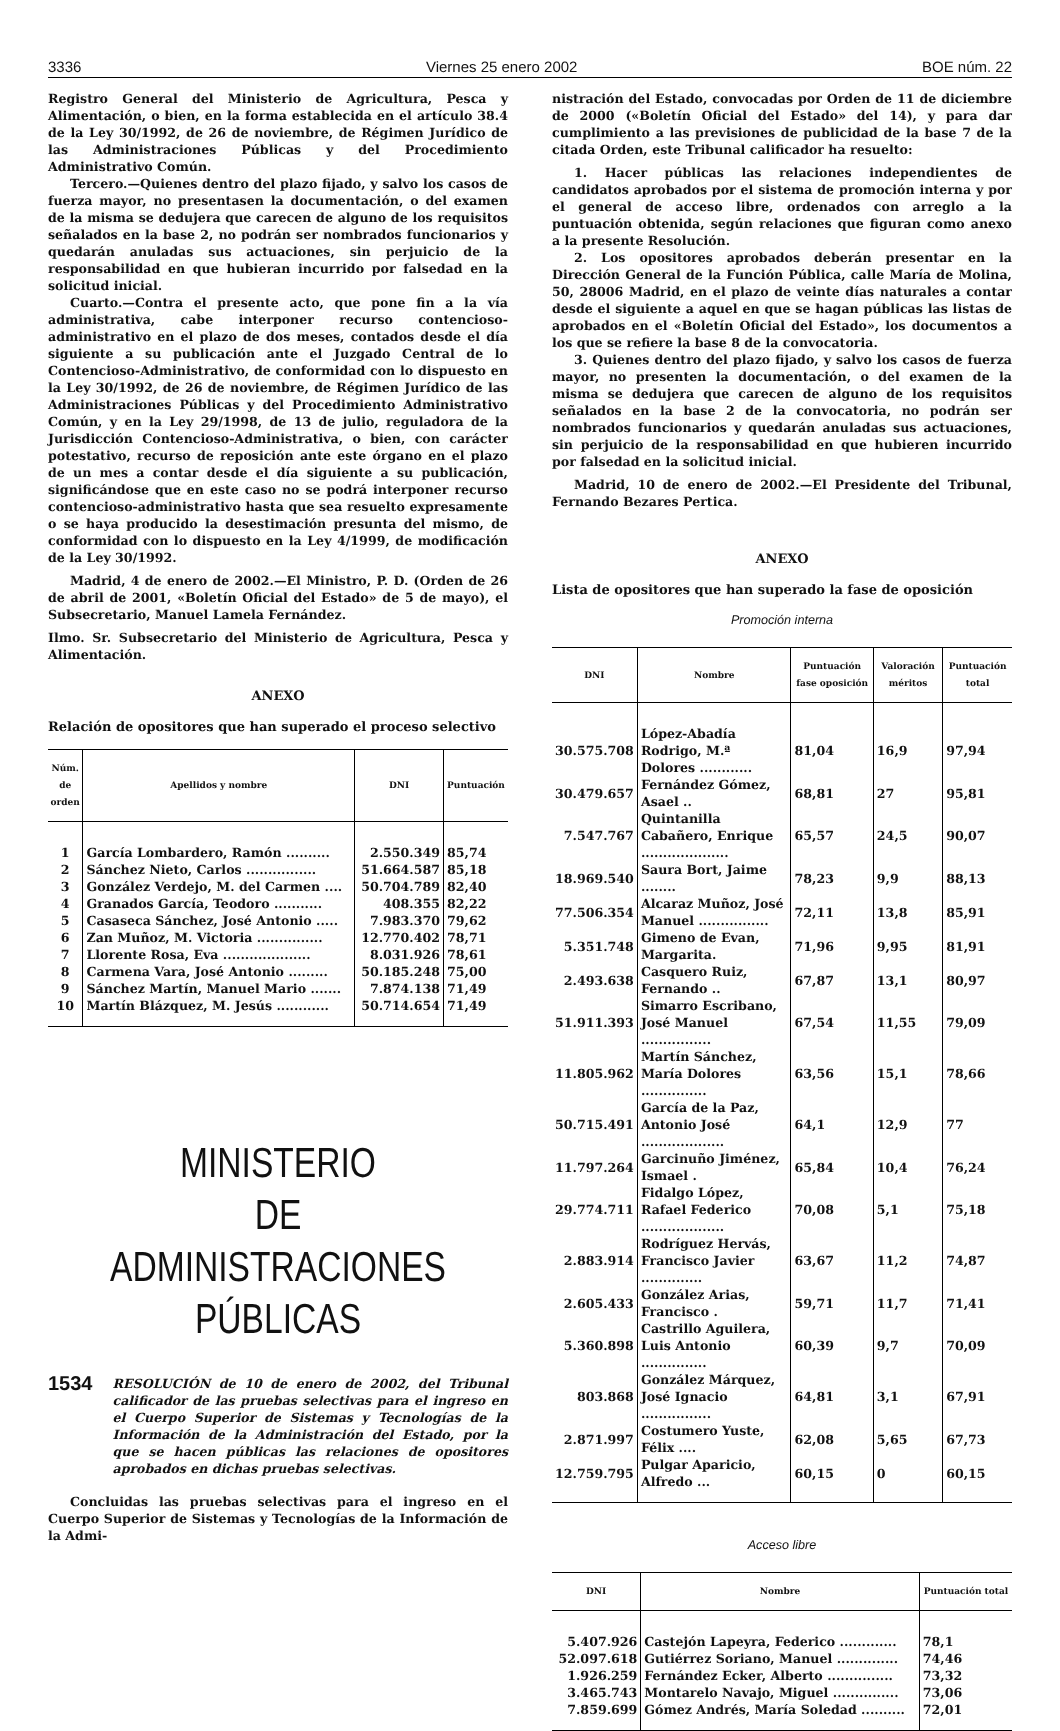3336 Viernes 25 enero 2002 BOE núm. 22
Registro General del Ministerio de Agricultura, Pesca y Alimentación, o bien, en la forma establecida en el artículo 38.4 de la Ley 30/1992, de 26 de noviembre, de Régimen Jurídico de las Administraciones Públicas y del Procedimiento Administrativo Común.
Tercero.—Quienes dentro del plazo fijado, y salvo los casos de fuerza mayor, no presentasen la documentación, o del examen de la misma se dedujera que carecen de alguno de los requisitos señalados en la base 2, no podrán ser nombrados funcionarios y quedarán anuladas sus actuaciones, sin perjuicio de la responsabilidad en que hubieran incurrido por falsedad en la solicitud inicial.
Cuarto.—Contra el presente acto, que pone fin a la vía administrativa, cabe interponer recurso contencioso-administrativo en el plazo de dos meses, contados desde el día siguiente a su publicación ante el Juzgado Central de lo Contencioso-Administrativo, de conformidad con lo dispuesto en la Ley 30/1992, de 26 de noviembre, de Régimen Jurídico de las Administraciones Públicas y del Procedimiento Administrativo Común, y en la Ley 29/1998, de 13 de julio, reguladora de la Jurisdicción Contencioso-Administrativa, o bien, con carácter potestativo, recurso de reposición ante este órgano en el plazo de un mes a contar desde el día siguiente a su publicación, significándose que en este caso no se podrá interponer recurso contencioso-administrativo hasta que sea resuelto expresamente o se haya producido la desestimación presunta del mismo, de conformidad con lo dispuesto en la Ley 4/1999, de modificación de la Ley 30/1992.
Madrid, 4 de enero de 2002.—El Ministro, P. D. (Orden de 26 de abril de 2001, «Boletín Oficial del Estado» de 5 de mayo), el Subsecretario, Manuel Lamela Fernández.
Ilmo. Sr. Subsecretario del Ministerio de Agricultura, Pesca y Alimentación.
ANEXO
Relación de opositores que han superado el proceso selectivo
| Núm. de orden | Apellidos y nombre | DNI | Puntuación |
| --- | --- | --- | --- |
| 1 | García Lombardero, Ramón .......... | 2.550.349 | 85,74 |
| 2 | Sánchez Nieto, Carlos ................ | 51.664.587 | 85,18 |
| 3 | González Verdejo, M. del Carmen .... | 50.704.789 | 82,40 |
| 4 | Granados García, Teodoro ........... | 408.355 | 82,22 |
| 5 | Casaseca Sánchez, José Antonio ..... | 7.983.370 | 79,62 |
| 6 | Zan Muñoz, M. Victoria ............... | 12.770.402 | 78,71 |
| 7 | Llorente Rosa, Eva .................... | 8.031.926 | 78,61 |
| 8 | Carmena Vara, José Antonio ......... | 50.185.248 | 75,00 |
| 9 | Sánchez Martín, Manuel Mario ....... | 7.874.138 | 71,49 |
| 10 | Martín Blázquez, M. Jesús ............ | 50.714.654 | 71,49 |
MINISTERIO
DE ADMINISTRACIONES
PÚBLICAS
1534
RESOLUCIÓN de 10 de enero de 2002, del Tribunal calificador de las pruebas selectivas para el ingreso en el Cuerpo Superior de Sistemas y Tecnologías de la Información de la Administración del Estado, por la que se hacen públicas las relaciones de opositores aprobados en dichas pruebas selectivas.
Concluidas las pruebas selectivas para el ingreso en el Cuerpo Superior de Sistemas y Tecnologías de la Información de la Admi-
nistración del Estado, convocadas por Orden de 11 de diciembre de 2000 («Boletín Oficial del Estado» del 14), y para dar cumplimiento a las previsiones de publicidad de la base 7 de la citada Orden, este Tribunal calificador ha resuelto:
1. Hacer públicas las relaciones independientes de candidatos aprobados por el sistema de promoción interna y por el general de acceso libre, ordenados con arreglo a la puntuación obtenida, según relaciones que figuran como anexo a la presente Resolución.
2. Los opositores aprobados deberán presentar en la Dirección General de la Función Pública, calle María de Molina, 50, 28006 Madrid, en el plazo de veinte días naturales a contar desde el siguiente a aquel en que se hagan públicas las listas de aprobados en el «Boletín Oficial del Estado», los documentos a los que se refiere la base 8 de la convocatoria.
3. Quienes dentro del plazo fijado, y salvo los casos de fuerza mayor, no presenten la documentación, o del examen de la misma se dedujera que carecen de alguno de los requisitos señalados en la base 2 de la convocatoria, no podrán ser nombrados funcionarios y quedarán anuladas sus actuaciones, sin perjuicio de la responsabilidad en que hubieren incurrido por falsedad en la solicitud inicial.
Madrid, 10 de enero de 2002.—El Presidente del Tribunal, Fernando Bezares Pertica.
ANEXO
Lista de opositores que han superado la fase de oposición
Promoción interna
| DNI | Nombre | Puntuación fase oposición | Valoración méritos | Puntuación total |
| --- | --- | --- | --- | --- |
| 30.575.708 | López-Abadía Rodrigo, M.ª Dolores ............ | 81,04 | 16,9 | 97,94 |
| 30.479.657 | Fernández Gómez, Asael .. | 68,81 | 27 | 95,81 |
| 7.547.767 | Quintanilla Cabañero, Enrique .................... | 65,57 | 24,5 | 90,07 |
| 18.969.540 | Saura Bort, Jaime ........ | 78,23 | 9,9 | 88,13 |
| 77.506.354 | Alcaraz Muñoz, José Manuel ................ | 72,11 | 13,8 | 85,91 |
| 5.351.748 | Gimeno de Evan, Margarita. | 71,96 | 9,95 | 81,91 |
| 2.493.638 | Casquero Ruiz, Fernando .. | 67,87 | 13,1 | 80,97 |
| 51.911.393 | Simarro Escribano, José Manuel ................ | 67,54 | 11,55 | 79,09 |
| 11.805.962 | Martín Sánchez, María Dolores ............... | 63,56 | 15,1 | 78,66 |
| 50.715.491 | García de la Paz, Antonio José ................... | 64,1 | 12,9 | 77 |
| 11.797.264 | Garcinuño Jiménez, Ismael . | 65,84 | 10,4 | 76,24 |
| 29.774.711 | Fidalgo López, Rafael Federico ................... | 70,08 | 5,1 | 75,18 |
| 2.883.914 | Rodríguez Hervás, Francisco Javier .............. | 63,67 | 11,2 | 74,87 |
| 2.605.433 | González Arias, Francisco . | 59,71 | 11,7 | 71,41 |
| 5.360.898 | Castrillo Aguilera, Luis Antonio ............... | 60,39 | 9,7 | 70,09 |
| 803.868 | González Márquez, José Ignacio ................ | 64,81 | 3,1 | 67,91 |
| 2.871.997 | Costumero Yuste, Félix .... | 62,08 | 5,65 | 67,73 |
| 12.759.795 | Pulgar Aparicio, Alfredo ... | 60,15 | 0 | 60,15 |
Acceso libre
| DNI | Nombre | Puntuación total |
| --- | --- | --- |
| 5.407.926 | Castejón Lapeyra, Federico ............. | 78,1 |
| 52.097.618 | Gutiérrez Soriano, Manuel .............. | 74,46 |
| 1.926.259 | Fernández Ecker, Alberto ............... | 73,32 |
| 3.465.743 | Montarelo Navajo, Miguel ............... | 73,06 |
| 7.859.699 | Gómez Andrés, María Soledad .......... | 72,01 |